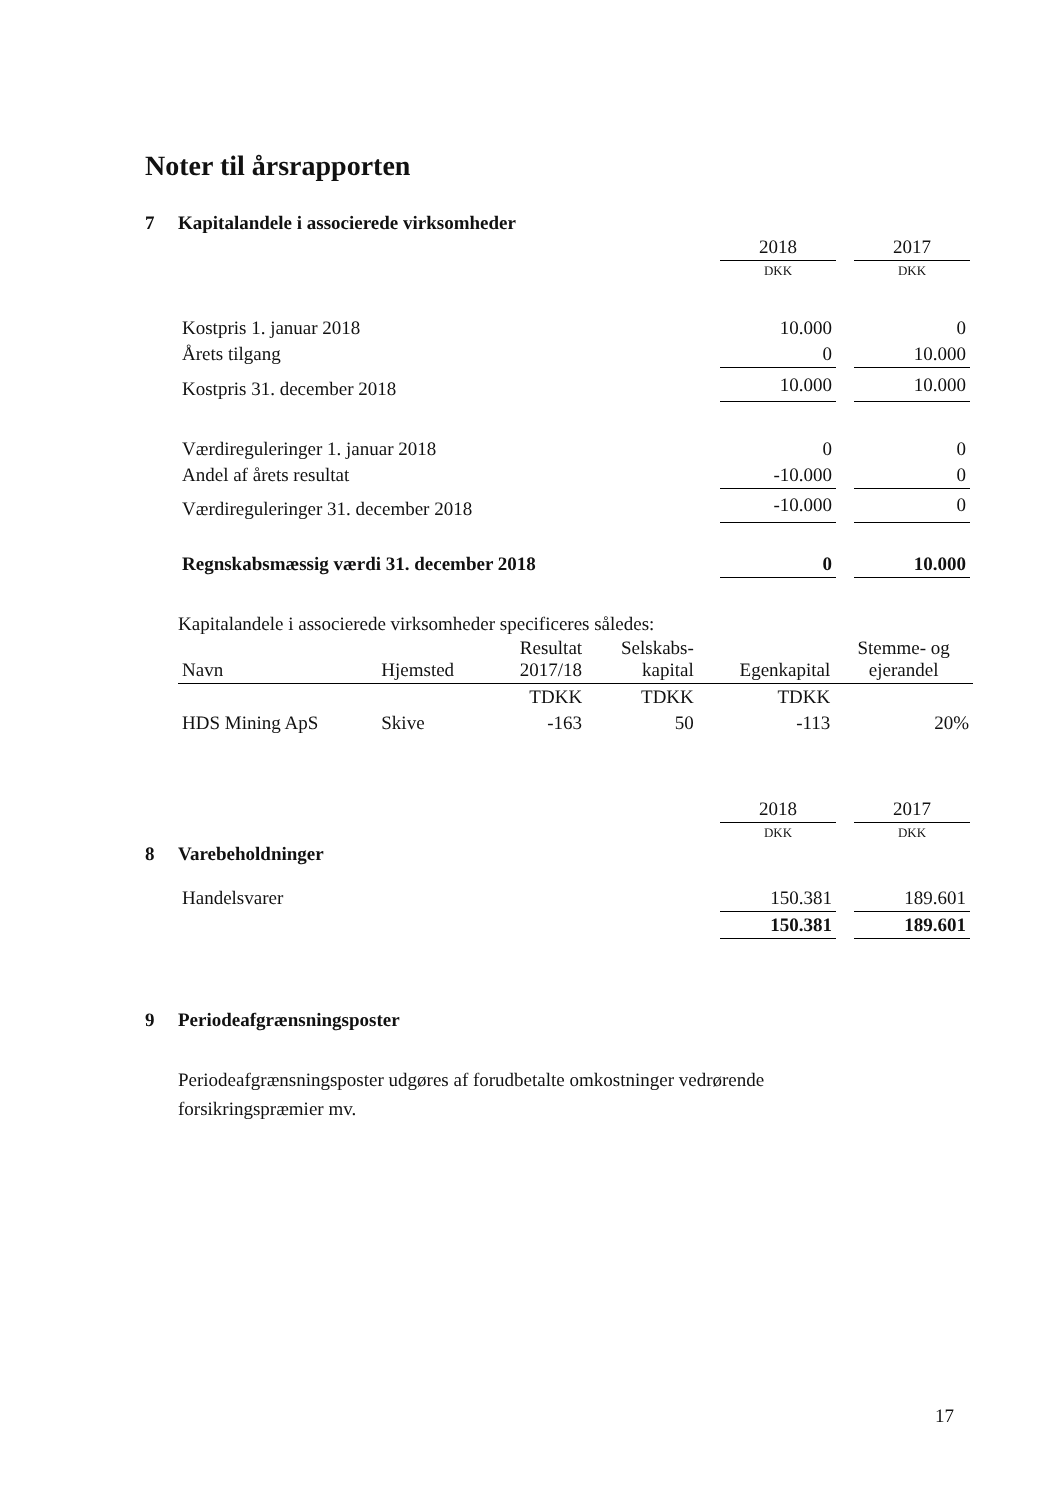Noter til årsrapporten
7 Kapitalandele i associerede virksomheder
| | 2018 | | 2017 |
| | DKK | | DKK |
| Kostpris 1. januar 2018 | 10.000 | | 0 |
| Årets tilgang | 0 | | 10.000 |
| Kostpris 31. december 2018 | 10.000 | | 10.000 |
| Værdireguleringer 1. januar 2018 | 0 | | 0 |
| Andel af årets resultat | -10.000 | | 0 |
| Værdireguleringer 31. december 2018 | -10.000 | | 0 |
| Regnskabsmæssig værdi 31. december 2018 | 0 | | 10.000 |
Kapitalandele i associerede virksomheder specificeres således:
| Navn | Hjemsted | Resultat 2017/18 | Selskabs- kapital | Egenkapital | Stemme- og ejerandel |
| --- | --- | --- | --- | --- | --- |
| | | TDKK | TDKK | TDKK | |
| HDS Mining ApS | Skive | -163 | 50 | -113 | 20% |
| | 2018 | | 2017 |
| | DKK | | DKK |
8 Varebeholdninger
| Handelsvarer | 150.381 | | 189.601 |
| | 150.381 | | 189.601 |
9 Periodeafgrænsningsposter
Periodeafgrænsningsposter udgøres af forudbetalte omkostninger vedrørende forsikringspræmier mv.
17